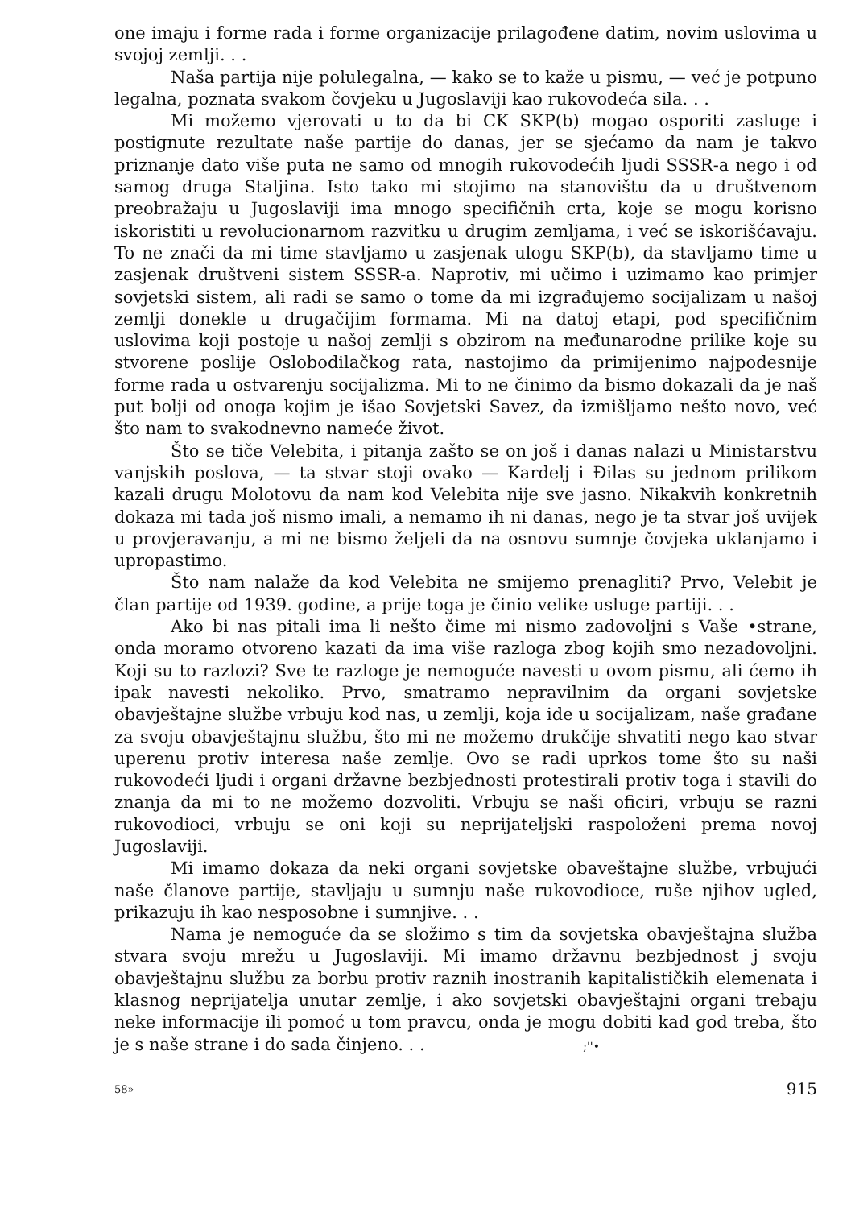one imaju i forme rada i forme organizacije prilagođene datim, novim uslovima u svojoj zemlji. . .
Naša partija nije polulegalna, — kako se to kaže u pismu, — već je potpuno legalna, poznata svakom čovjeku u Jugoslaviji kao rukovodeća sila. . .
Mi možemo vjerovati u to da bi CK SKP(b) mogao osporiti zasluge i postignute rezultate naše partije do danas, jer se sjećamo da nam je takvo priznanje dato više puta ne samo od mnogih rukovodećih ljudi SSSR-a nego i od samog druga Staljina. Isto tako mi stojimo na stanovištu da u društvenom preobražaju u Jugoslaviji ima mnogo specifičnih crta, koje se mogu korisno iskoristiti u revolucionarnom razvitku u drugim zemljama, i već se iskorišćavaju. To ne znači da mi time stavljamo u zasjenak ulogu SKP(b), da stavljamo time u zasjenak društveni sistem SSSR-a. Naprotiv, mi učimo i uzimamo kao primjer sovjetski sistem, ali radi se samo o tome da mi izgrađujemo socijalizam u našoj zemlji donekle u drugačijim formama. Mi na datoj etapi, pod specifičnim uslovima koji postoje u našoj zemlji s obzirom na međunarodne prilike koje su stvorene poslije Oslobodilačkog rata, nastojimo da primijenimo najpodesnije forme rada u ostvarenju socijalizma. Mi to ne činimo da bismo dokazali da je naš put bolji od onoga kojim je išao Sovjetski Savez, da izmišljamo nešto novo, već što nam to svakodnevno nameće život.
Što se tiče Velebita, i pitanja zašto se on još i danas nalazi u Ministarstvu vanjskih poslova, — ta stvar stoji ovako — Kardelj i Đilas su jednom prilikom kazali drugu Molotovu da nam kod Velebita nije sve jasno. Nikakvih konkretnih dokaza mi tada još nismo imali, a nemamo ih ni danas, nego je ta stvar još uvijek u provjeravanju, a mi ne bismo željeli da na osnovu sumnje čovjeka uklanjamo i upropastimo.
Što nam nalaže da kod Velebita ne smijemo prenagliti? Prvo, Velebit je član partije od 1939. godine, a prije toga je činio velike usluge partiji. . .
Ako bi nas pitali ima li nešto čime mi nismo zadovoljni s Vaše •strane, onda moramo otvoreno kazati da ima više razloga zbog kojih smo nezadovoljni. Koji su to razlozi? Sve te razloge je nemoguće navesti u ovom pismu, ali ćemo ih ipak navesti nekoliko. Prvo, smatramo nepravilnim da organi sovjetske obavještajne službe vrbuju kod nas, u zemlji, koja ide u socijalizam, naše građane za svoju obavještajnu službu, što mi ne možemo drukčije shvatiti nego kao stvar uperenu protiv interesa naše zemlje. Ovo se radi uprkos tome što su naši rukovodeći ljudi i organi državne bezbjednosti protestirali protiv toga i stavili do znanja da mi to ne možemo dozvoliti. Vrbuju se naši oficiri, vrbuju se razni rukovodioci, vrbuju se oni koji su neprijateljski raspoloženi prema novoj Jugoslaviji.
Mi imamo dokaza da neki organi sovjetske obaveštajne službe, vrbujući naše članove partije, stavljaju u sumnju naše rukovodioce, ruše njihov ugled, prikazuju ih kao nesposobne i sumnjive. . .
Nama je nemoguće da se složimo s tim da sovjetska obavještajna služba stvara svoju mrežu u Jugoslaviji. Mi imamo državnu bezbjednost j svoju obavještajnu službu za borbu protiv raznih inostranih kapitalističkih elemenata i klasnog neprijatelja unutar zemlje, i ako sovjetski obavještajni organi trebaju neke informacije ili pomoć u tom pravcu, onda je mogu dobiti kad god treba, što je s naše strane i do sada činjeno. . . ;''•
58» 915